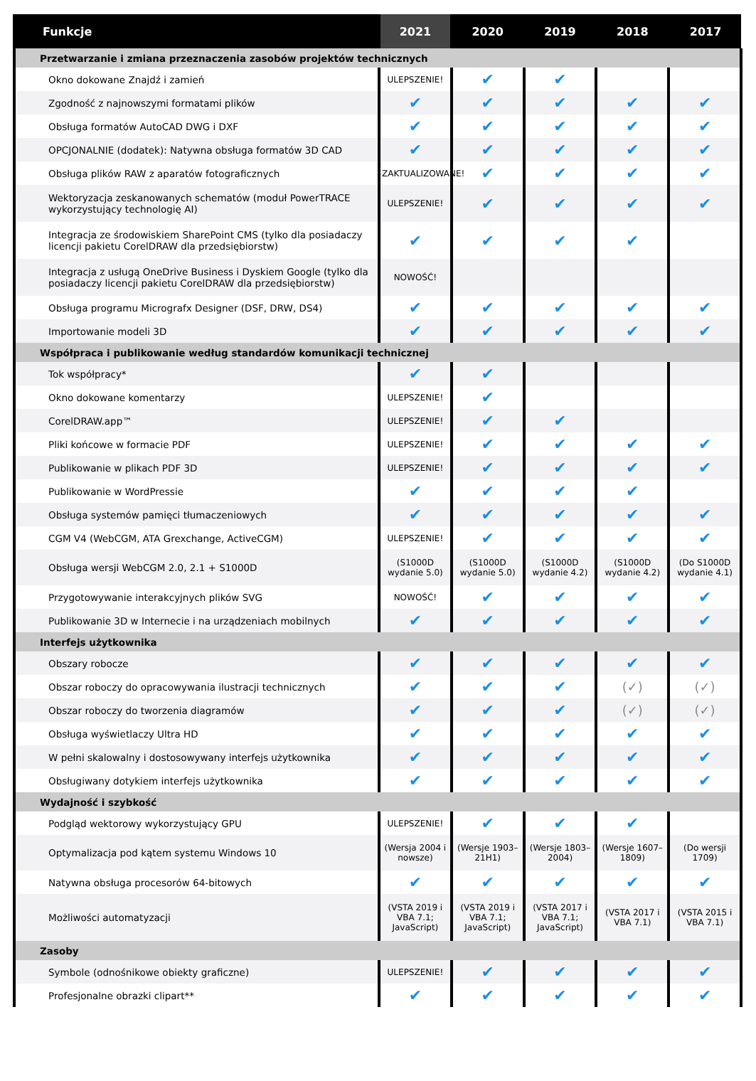| Funkcje | 2021 | 2020 | 2019 | 2018 | 2017 |
| --- | --- | --- | --- | --- | --- |
| Przetwarzanie i zmiana przeznaczenia zasobów projektów technicznych | | | | | |
| Okno dokowane Znajdź i zamień | ULEPSZENIE! | ✔ | ✔ | | |
| Zgodność z najnowszymi formatami plików | ✔ | ✔ | ✔ | ✔ | ✔ |
| Obsługa formatów AutoCAD DWG i DXF | ✔ | ✔ | ✔ | ✔ | ✔ |
| OPCJONALNIE (dodatek): Natywna obsługa formatów 3D CAD | ✔ | ✔ | ✔ | ✔ | ✔ |
| Obsługa plików RAW z aparatów fotograficznych | ZAKTUALIZOWANE! | ✔ | ✔ | ✔ | ✔ |
| Wektoryzacja zeskanowanych schematów (moduł PowerTRACE wykorzystujący technologię AI) | ULEPSZENIE! | ✔ | ✔ | ✔ | ✔ |
| Integracja ze środowiskiem SharePoint CMS (tylko dla posiadaczy licencji pakietu CorelDRAW dla przedsiębiorstw) | ✔ | ✔ | ✔ | ✔ | |
| Integracja z usługą OneDrive Business i Dyskiem Google (tylko dla posiadaczy licencji pakietu CorelDRAW dla przedsiębiorstw) | NOWOŚĆ! | | | | |
| Obsługa programu Micrografx Designer (DSF, DRW, DS4) | ✔ | ✔ | ✔ | ✔ | ✔ |
| Importowanie modeli 3D | ✔ | ✔ | ✔ | ✔ | ✔ |
| Współpraca i publikowanie według standardów komunikacji technicznej | | | | | |
| Tok współpracy* | ✔ | ✔ | | | |
| Okno dokowane komentarzy | ULEPSZENIE! | ✔ | | | |
| CorelDRAW.app™ | ULEPSZENIE! | ✔ | ✔ | | |
| Pliki końcowe w formacie PDF | ULEPSZENIE! | ✔ | ✔ | ✔ | ✔ |
| Publikowanie w plikach PDF 3D | ULEPSZENIE! | ✔ | ✔ | ✔ | ✔ |
| Publikowanie w WordPressie | ✔ | ✔ | ✔ | ✔ | |
| Obsługa systemów pamięci tłumaczeniowych | ✔ | ✔ | ✔ | ✔ | ✔ |
| CGM V4 (WebCGM, ATA Grexchange, ActiveCGM) | ULEPSZENIE! | ✔ | ✔ | ✔ | ✔ |
| Obsługa wersji WebCGM 2.0, 2.1 + S1000D | (S1000D wydanie 5.0) | (S1000D wydanie 5.0) | (S1000D wydanie 4.2) | (S1000D wydanie 4.2) | (Do S1000D wydanie 4.1) |
| Przygotowywanie interakcyjnych plików SVG | NOWOŚĆ! | ✔ | ✔ | ✔ | ✔ |
| Publikowanie 3D w Internecie i na urządzeniach mobilnych | ✔ | ✔ | ✔ | ✔ | ✔ |
| Interfejs użytkownika | | | | | |
| Obszary robocze | ✔ | ✔ | ✔ | ✔ | ✔ |
| Obszar roboczy do opracowywania ilustracji technicznych | ✔ | ✔ | ✔ | (✓) | (✓) |
| Obszar roboczy do tworzenia diagramów | ✔ | ✔ | ✔ | (✓) | (✓) |
| Obsługa wyświetlaczy Ultra HD | ✔ | ✔ | ✔ | ✔ | ✔ |
| W pełni skalowalny i dostosowywany interfejs użytkownika | ✔ | ✔ | ✔ | ✔ | ✔ |
| Obsługiwany dotykiem interfejs użytkownika | ✔ | ✔ | ✔ | ✔ | ✔ |
| Wydajność i szybkość | | | | | |
| Podgląd wektorowy wykorzystujący GPU | ULEPSZENIE! | ✔ | ✔ | ✔ | |
| Optymalizacja pod kątem systemu Windows 10 | (Wersja 2004 i nowsze) | (Wersje 1903–21H1) | (Wersje 1803–2004) | (Wersje 1607–1809) | (Do wersji 1709) |
| Natywna obsługa procesorów 64-bitowych | ✔ | ✔ | ✔ | ✔ | ✔ |
| Możliwości automatyzacji | (VSTA 2019 i VBA 7.1; JavaScript) | (VSTA 2019 i VBA 7.1; JavaScript) | (VSTA 2017 i VBA 7.1; JavaScript) | (VSTA 2017 i VBA 7.1) | (VSTA 2015 i VBA 7.1) |
| Zasoby | | | | | |
| Symbole (odnośnikowe obiekty graficzne) | ULEPSZENIE! | ✔ | ✔ | ✔ | ✔ |
| Profesjonalne obrazki clipart** | ✔ | ✔ | ✔ | ✔ | ✔ |